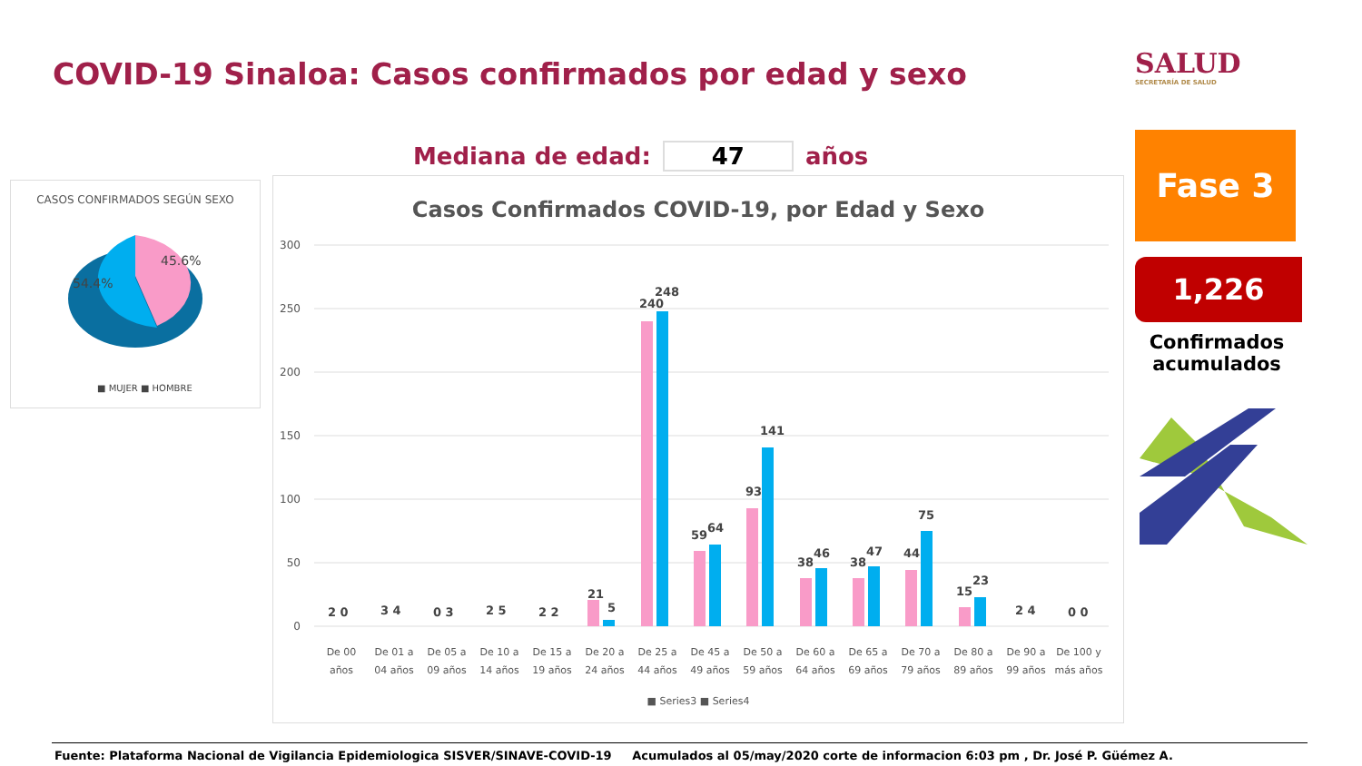COVID-19 Sinaloa: Casos confirmados por edad y sexo
SALUD
SECRETARÍA DE SALUD
Mediana de edad: 47 años
CASOS CONFIRMADOS SEGÚN SEXO
45.6%
54.4%
■ MUJER ■ HOMBRE
Casos Confirmados COVID-19, por Edad y Sexo
300
250
200
150
100
50
0
2 0
3 4
0 3
2 5
2 2
21
5
240
248
59
64
93
141
38
46
38
47
44
75
15
23
2 4
0 0
De 00
años
De 01 a
04 años
De 05 a
09 años
De 10 a
14 años
De 15 a
19 años
De 20 a
24 años
De 25 a
44 años
De 45 a
49 años
De 50 a
59 años
De 60 a
64 años
De 65 a
69 años
De 70 a
79 años
De 80 a
89 años
De 90 a
99 años
De 100 y
más años
■ Series3 ■ Series4
Fase 3
1,226
Confirmados acumulados
Fuente: Plataforma Nacional de Vigilancia Epidemiologica SISVER/SINAVE-COVID-19 Acumulados al 05/may/2020 corte de informacion 6:03 pm , Dr. José P. Güémez A.